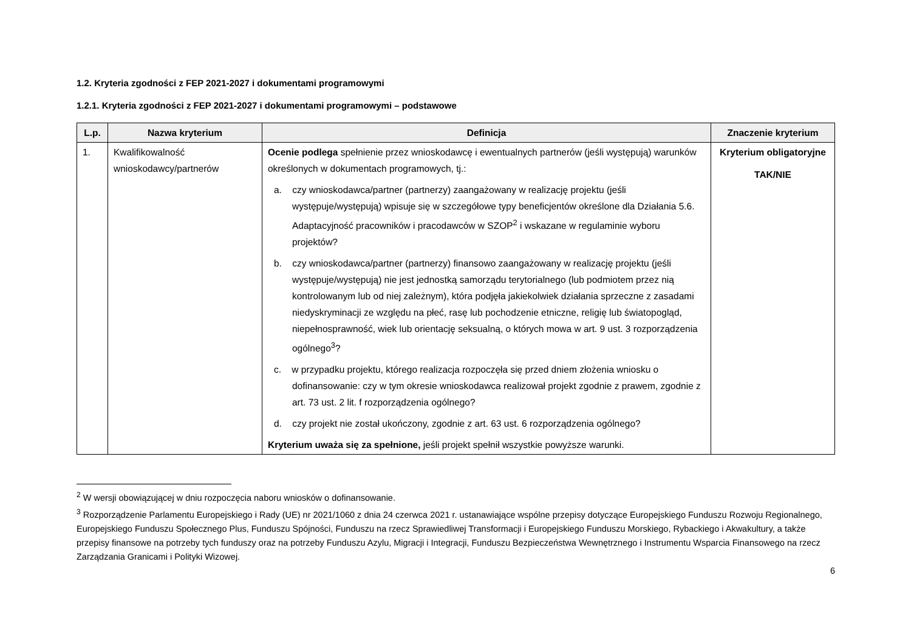1.2. Kryteria zgodności z FEP 2021-2027 i dokumentami programowymi
1.2.1. Kryteria zgodności z FEP 2021-2027 i dokumentami programowymi – podstawowe
| L.p. | Nazwa kryterium | Definicja | Znaczenie kryterium |
| --- | --- | --- | --- |
| 1. | Kwalifikowalność wnioskodawcy/partnerów | Ocenie podlega spełnienie przez wnioskodawcę i ewentualnych partnerów (jeśli występują) warunków określonych w dokumentach programowych, tj.: a. czy wnioskodawca/partner (partnerzy) zaangażowany w realizację projektu (jeśli występuje/występują) wpisuje się w szczegółowe typy beneficjentów określone dla Działania 5.6. Adaptacyjność pracowników i pracodawców w SZOP<sup>2</sup> i wskazane w regulaminie wyboru projektów? b. czy wnioskodawca/partner (partnerzy) finansowo zaangażowany w realizację projektu (jeśli występuje/występują) nie jest jednostką samorządu terytorialnego (lub podmiotem przez nią kontrolowanym lub od niej zależnym), która podjęła jakiekolwiek działania sprzeczne z zasadami niedyskryminacji ze względu na płeć, rasę lub pochodzenie etniczne, religię lub światopogląd, niepełnosprawność, wiek lub orientację seksualną, o których mowa w art. 9 ust. 3 rozporządzenia ogólnego<sup>3</sup>? c. w przypadku projektu, którego realizacja rozpoczęła się przed dniem złożenia wniosku o dofinansowanie: czy w tym okresie wnioskodawca realizował projekt zgodnie z prawem, zgodnie z art. 73 ust. 2 lit. f rozporządzenia ogólnego? d. czy projekt nie został ukończony, zgodnie z art. 63 ust. 6 rozporządzenia ogólnego? Kryterium uważa się za spełnione, jeśli projekt spełnił wszystkie powyższe warunki. | Kryterium obligatoryjne TAK/NIE |
<sup>2</sup> W wersji obowiązującej w dniu rozpoczęcia naboru wniosków o dofinansowanie.
<sup>3</sup> Rozporządzenie Parlamentu Europejskiego i Rady (UE) nr 2021/1060 z dnia 24 czerwca 2021 r. ustanawiające wspólne przepisy dotyczące Europejskiego Funduszu Rozwoju Regionalnego, Europejskiego Funduszu Społecznego Plus, Funduszu Spójności, Funduszu na rzecz Sprawiedliwej Transformacji i Europejskiego Funduszu Morskiego, Rybackiego i Akwakultury, a także przepisy finansowe na potrzeby tych funduszy oraz na potrzeby Funduszu Azylu, Migracji i Integracji, Funduszu Bezpieczeństwa Wewnętrznego i Instrumentu Wsparcia Finansowego na rzecz Zarządzania Granicami i Polityki Wizowej.
6